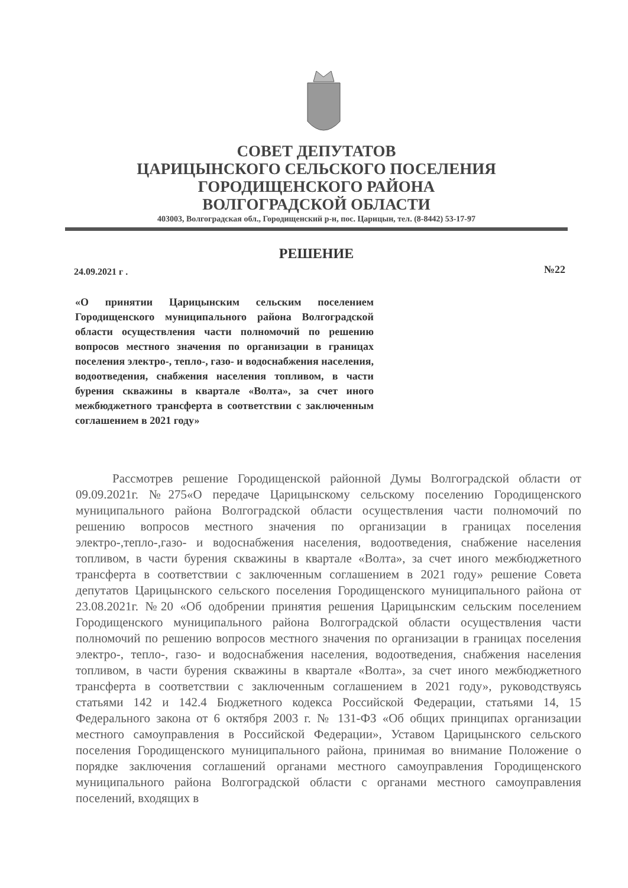СОВЕТ ДЕПУТАТОВ
ЦАРИЦЫНСКОГО СЕЛЬСКОГО ПОСЕЛЕНИЯ
ГОРОДИЩЕНСКОГО РАЙОНА
ВОЛГОГРАДСКОЙ ОБЛАСТИ
403003, Волгоградская обл., Городищенский р-н, пос. Царицын, тел. (8-8442) 53-17-97
РЕШЕНИЕ
24.09.2021 г . №22
«О принятии Царицынским сельским поселением Городищенского муниципального района Волгоградской области осуществления части полномочий по решению вопросов местного значения по организации в границах поселения электро-, тепло-, газо- и водоснабжения населения, водоотведения, снабжения населения топливом, в части бурения скважины в квартале «Волта», за счет иного межбюджетного трансферта в соответствии с заключенным соглашением в 2021 году»
Рассмотрев решение Городищенской районной Думы Волгоградской области от 09.09.2021г. №275«О передаче Царицынскому сельскому поселению Городищенского муниципального района Волгоградской области осуществления части полномочий по решению вопросов местного значения по организации в границах поселения электро-,тепло-,газо- и водоснабжения населения, водоотведения, снабжение населения топливом, в части бурения скважины в квартале «Волта», за счет иного межбюджетного трансферта в соответствии с заключенным соглашением в 2021 году» решение Совета депутатов Царицынского сельского поселения Городищенского муниципального района от 23.08.2021г. №20 «Об одобрении принятия решения Царицынским сельским поселением Городищенского муниципального района Волгоградской области осуществления части полномочий по решению вопросов местного значения по организации в границах поселения электро-, тепло-, газо- и водоснабжения населения, водоотведения, снабжения населения топливом, в части бурения скважины в квартале «Волта», за счет иного межбюджетного трансферта в соответствии с заключенным соглашением в 2021 году», руководствуясь статьями 142 и 142.4 Бюджетного кодекса Российской Федерации, статьями 14, 15 Федерального закона от 6 октября 2003 г. № 131-ФЗ «Об общих принципах организации местного самоуправления в Российской Федерации», Уставом Царицынского сельского поселения Городищенского муниципального района, принимая во внимание Положение о порядке заключения соглашений органами местного самоуправления Городищенского муниципального района Волгоградской области с органами местного самоуправления поселений, входящих в